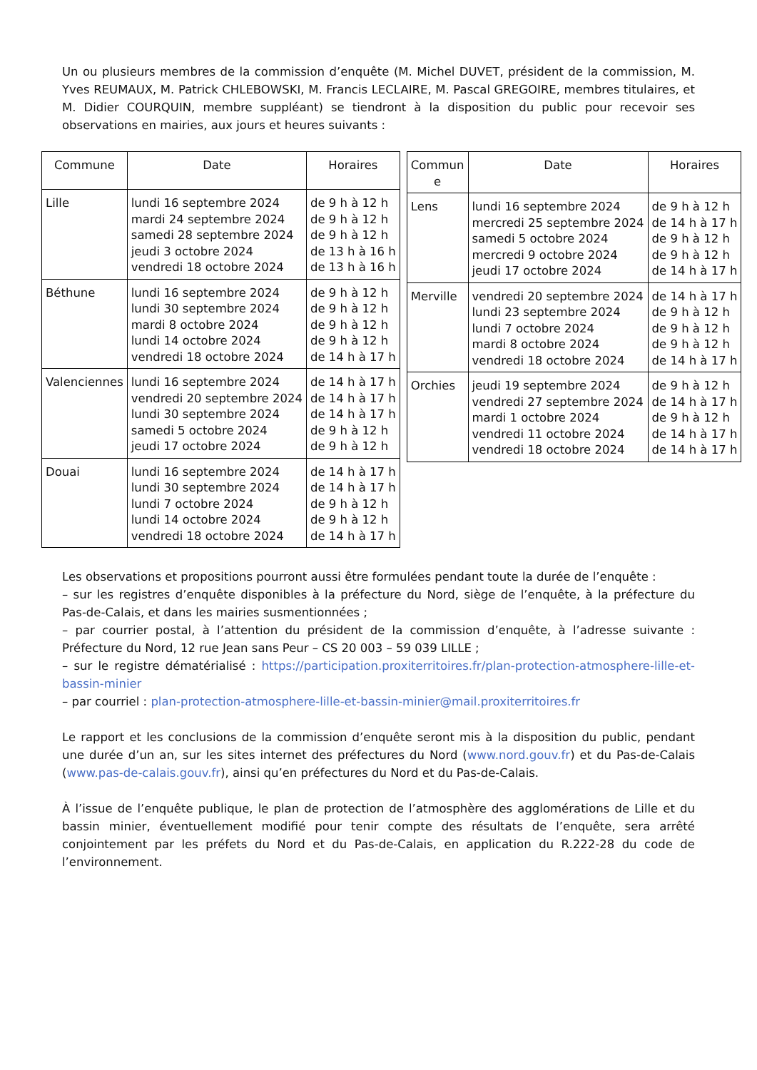Un ou plusieurs membres de la commission d’enquête (M. Michel DUVET, président de la commission, M. Yves REUMAUX, M. Patrick CHLEBOWSKI, M. Francis LECLAIRE, M. Pascal GREGOIRE, membres titulaires, et M. Didier COURQUIN, membre suppléant) se tiendront à la disposition du public pour recevoir ses observations en mairies, aux jours et heures suivants :
| Commune | Date | Horaires |
| --- | --- | --- |
| Lille | lundi 16 septembre 2024 mardi 24 septembre 2024 samedi 28 septembre 2024 jeudi 3 octobre 2024 vendredi 18 octobre 2024 | de 9 h à 12 h de 9 h à 12 h de 9 h à 12 h de 13 h à 16 h de 13 h à 16 h |
| Béthune | lundi 16 septembre 2024 lundi 30 septembre 2024 mardi 8 octobre 2024 lundi 14 octobre 2024 vendredi 18 octobre 2024 | de 9 h à 12 h de 9 h à 12 h de 9 h à 12 h de 9 h à 12 h de 14 h à 17 h |
| Valenciennes | lundi 16 septembre 2024 vendredi 20 septembre 2024 lundi 30 septembre 2024 samedi 5 octobre 2024 jeudi 17 octobre 2024 | de 14 h à 17 h de 14 h à 17 h de 14 h à 17 h de 9 h à 12 h de 9 h à 12 h |
| Douai | lundi 16 septembre 2024 lundi 30 septembre 2024 lundi 7 octobre 2024 lundi 14 octobre 2024 vendredi 18 octobre 2024 | de 14 h à 17 h de 14 h à 17 h de 9 h à 12 h de 9 h à 12 h de 14 h à 17 h |
| Commun e | Date | Horaires |
| --- | --- | --- |
| Lens | lundi 16 septembre 2024 mercredi 25 septembre 2024 samedi 5 octobre 2024 mercredi 9 octobre 2024 jeudi 17 octobre 2024 | de 9 h à 12 h de 14 h à 17 h de 9 h à 12 h de 9 h à 12 h de 14 h à 17 h |
| Merville | vendredi 20 septembre 2024 lundi 23 septembre 2024 lundi 7 octobre 2024 mardi 8 octobre 2024 vendredi 18 octobre 2024 | de 14 h à 17 h de 9 h à 12 h de 9 h à 12 h de 9 h à 12 h de 14 h à 17 h |
| Orchies | jeudi 19 septembre 2024 vendredi 27 septembre 2024 mardi 1 octobre 2024 vendredi 11 octobre 2024 vendredi 18 octobre 2024 | de 9 h à 12 h de 14 h à 17 h de 9 h à 12 h de 14 h à 17 h de 14 h à 17 h |
Les observations et propositions pourront aussi être formulées pendant toute la durée de l’enquête :
– sur les registres d’enquête disponibles à la préfecture du Nord, siège de l’enquête, à la préfecture du Pas-de-Calais, et dans les mairies susmentionnées ;
– par courrier postal, à l’attention du président de la commission d’enquête, à l’adresse suivante : Préfecture du Nord, 12 rue Jean sans Peur – CS 20 003 – 59 039 LILLE ;
– sur le registre dématérialisé : https://participation.proxiterritoires.fr/plan-protection-atmosphere-lille-et-bassin-minier
– par courriel : plan-protection-atmosphere-lille-et-bassin-minier@mail.proxiterritoires.fr
Le rapport et les conclusions de la commission d’enquête seront mis à la disposition du public, pendant une durée d’un an, sur les sites internet des préfectures du Nord (www.nord.gouv.fr) et du Pas-de-Calais (www.pas-de-calais.gouv.fr), ainsi qu’en préfectures du Nord et du Pas-de-Calais.
À l’issue de l’enquête publique, le plan de protection de l’atmosphère des agglomérations de Lille et du bassin minier, éventuellement modifié pour tenir compte des résultats de l’enquête, sera arrêté conjointement par les préfets du Nord et du Pas-de-Calais, en application du R.222-28 du code de l’environnement.